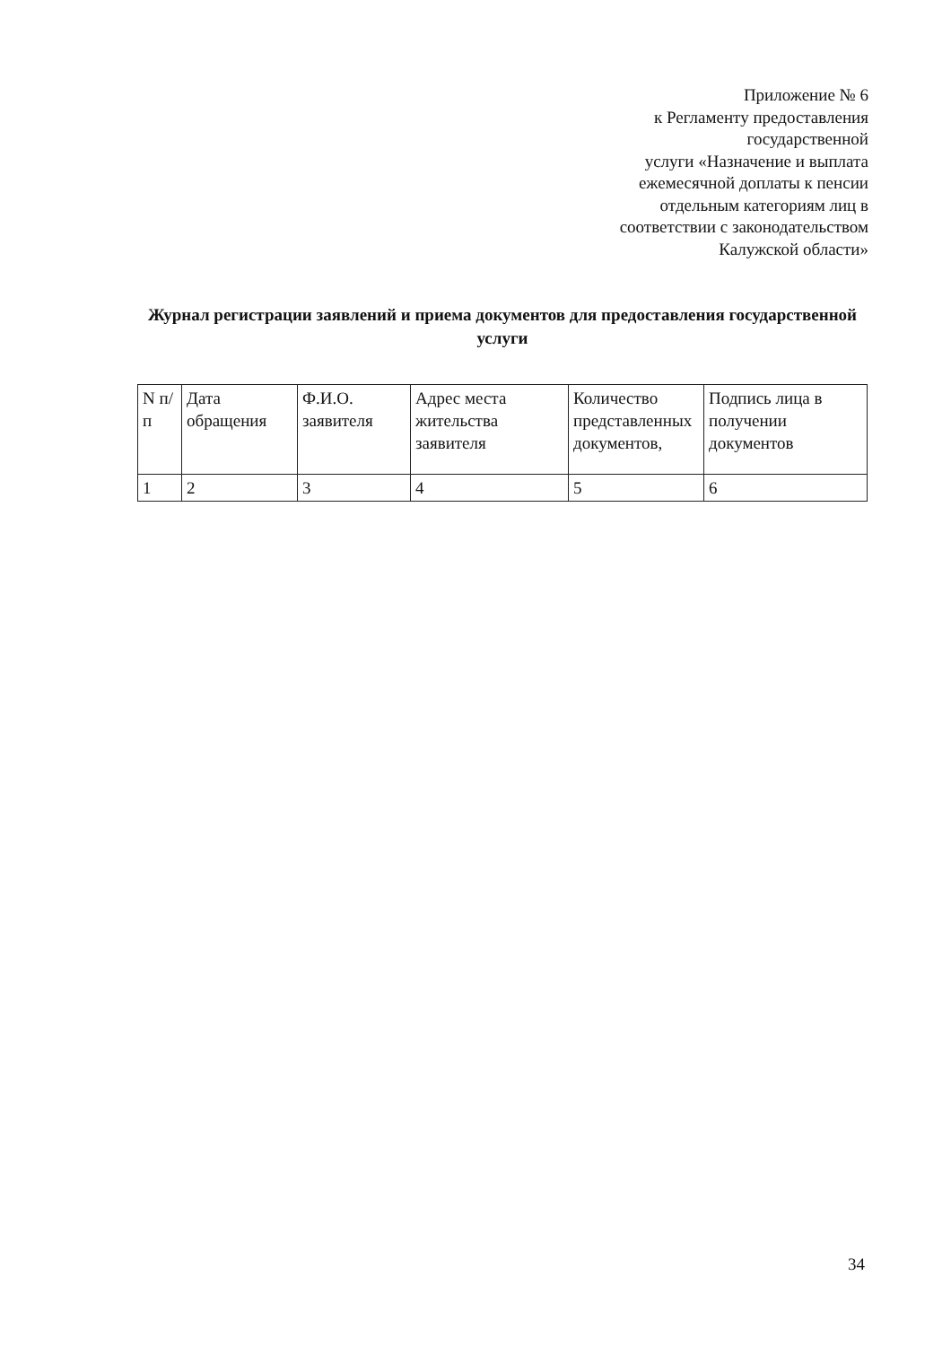Приложение № 6
к Регламенту предоставления
государственной
услуги «Назначение и выплата
ежемесячной доплаты к пенсии
отдельным категориям лиц в
соответствии с законодательством
Калужской области»
Журнал регистрации заявлений и приема документов для предоставления государственной услуги
| N п/п | Дата обращения | Ф.И.О. заявителя | Адрес места жительства заявителя | Количество представленных документов, | Подпись лица в получении документов |
| 1 | 2 | 3 | 4 | 5 | 6 |
34